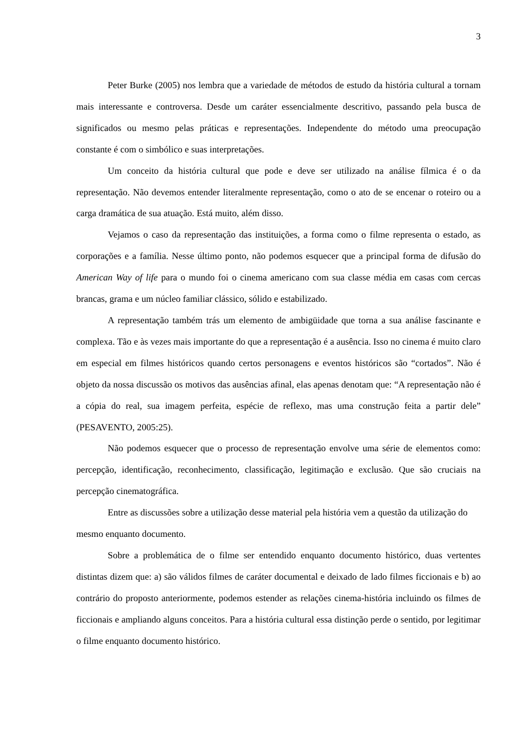3
Peter Burke (2005) nos lembra que a variedade de métodos de estudo da história cultural a tornam mais interessante e controversa. Desde um caráter essencialmente descritivo, passando pela busca de significados ou mesmo pelas práticas e representações. Independente do método uma preocupação constante é com o simbólico e suas interpretações.
Um conceito da história cultural que pode e deve ser utilizado na análise fílmica é o da representação. Não devemos entender literalmente representação, como o ato de se encenar o roteiro ou a carga dramática de sua atuação. Está muito, além disso.
Vejamos o caso da representação das instituições, a forma como o filme representa o estado, as corporações e a família. Nesse último ponto, não podemos esquecer que a principal forma de difusão do American Way of life para o mundo foi o cinema americano com sua classe média em casas com cercas brancas, grama e um núcleo familiar clássico, sólido e estabilizado.
A representação também trás um elemento de ambigüidade que torna a sua análise fascinante e complexa. Tão e às vezes mais importante do que a representação é a ausência. Isso no cinema é muito claro em especial em filmes históricos quando certos personagens e eventos históricos são “cortados”. Não é objeto da nossa discussão os motivos das ausências afinal, elas apenas denotam que: “A representação não é a cópia do real, sua imagem perfeita, espécie de reflexo, mas uma construção feita a partir dele” (PESAVENTO, 2005:25).
Não podemos esquecer que o processo de representação envolve uma série de elementos como: percepção, identificação, reconhecimento, classificação, legitimação e exclusão. Que são cruciais na percepção cinematográfica.
Entre as discussões sobre a utilização desse material pela história vem a questão da utilização do mesmo enquanto documento.
Sobre a problemática de o filme ser entendido enquanto documento histórico, duas vertentes distintas dizem que: a) são válidos filmes de caráter documental e deixado de lado filmes ficcionais e b) ao contrário do proposto anteriormente, podemos estender as relações cinema-história incluindo os filmes de ficcionais e ampliando alguns conceitos. Para a história cultural essa distinção perde o sentido, por legitimar o filme enquanto documento histórico.